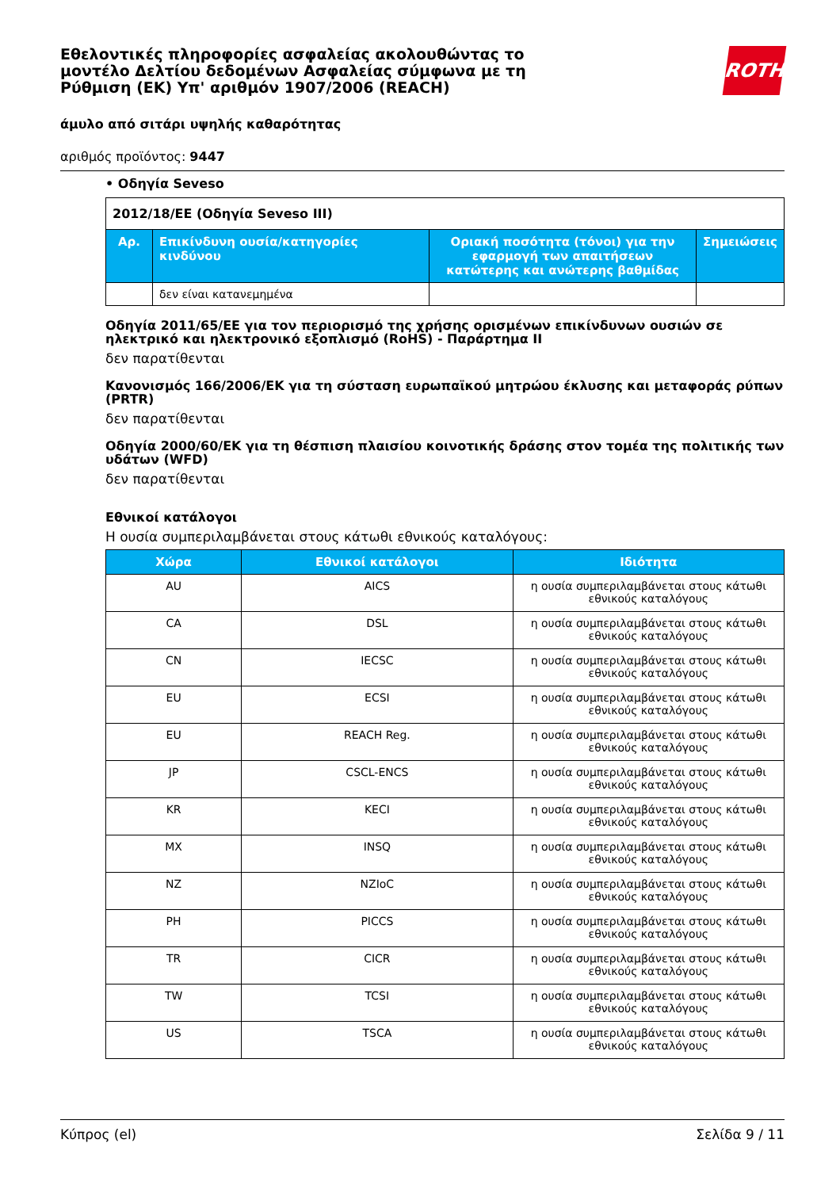ROTH
Εθελοντικές πληροφορίες ασφαλείας ακολουθώντας το μοντέλο Δελτίου δεδομένων Ασφαλείας σύμφωνα με τη Ρύθμιση (ΕΚ) Υπ' αριθμόν 1907/2006 (REACH)
άμυλο από σιτάρι υψηλής καθαρότητας
αριθμός προϊόντος: 9447
• Οδηγία Seveso
| 2012/18/ΕΕ (Οδηγία Seveso III) | | | |
| Αρ. | Επικίνδυνη ουσία/κατηγορίες κινδύνου | Οριακή ποσότητα (τόνοι) για την εφαρμογή των απαιτήσεων κατώτερης και ανώτερης βαθμίδας | Σημειώσεις |
| | δεν είναι κατανεμημένα | | |
Οδηγία 2011/65/ΕΕ για τον περιορισμό της χρήσης ορισμένων επικίνδυνων ουσιών σε ηλεκτρικό και ηλεκτρονικό εξοπλισμό (RoHS) - Παράρτημα II
δεν παρατίθενται
Κανονισμός 166/2006/ΕΚ για τη σύσταση ευρωπαϊκού μητρώου έκλυσης και μεταφοράς ρύπων (PRTR)
δεν παρατίθενται
Οδηγία 2000/60/ΕΚ για τη θέσπιση πλαισίου κοινοτικής δράσης στον τομέα της πολιτικής των υδάτων (WFD)
δεν παρατίθενται
Εθνικοί κατάλογοι
Η ουσία συμπεριλαμβάνεται στους κάτωθι εθνικούς καταλόγους:
| Χώρα | Εθνικοί κατάλογοι | Ιδιότητα |
| --- | --- | --- |
| AU | AICS | η ουσία συμπεριλαμβάνεται στους κάτωθι εθνικούς καταλόγους |
| CA | DSL | η ουσία συμπεριλαμβάνεται στους κάτωθι εθνικούς καταλόγους |
| CN | IECSC | η ουσία συμπεριλαμβάνεται στους κάτωθι εθνικούς καταλόγους |
| EU | ECSI | η ουσία συμπεριλαμβάνεται στους κάτωθι εθνικούς καταλόγους |
| EU | REACH Reg. | η ουσία συμπεριλαμβάνεται στους κάτωθι εθνικούς καταλόγους |
| JP | CSCL-ENCS | η ουσία συμπεριλαμβάνεται στους κάτωθι εθνικούς καταλόγους |
| KR | KECI | η ουσία συμπεριλαμβάνεται στους κάτωθι εθνικούς καταλόγους |
| MX | INSQ | η ουσία συμπεριλαμβάνεται στους κάτωθι εθνικούς καταλόγους |
| NZ | NZIoC | η ουσία συμπεριλαμβάνεται στους κάτωθι εθνικούς καταλόγους |
| PH | PICCS | η ουσία συμπεριλαμβάνεται στους κάτωθι εθνικούς καταλόγους |
| TR | CICR | η ουσία συμπεριλαμβάνεται στους κάτωθι εθνικούς καταλόγους |
| TW | TCSI | η ουσία συμπεριλαμβάνεται στους κάτωθι εθνικούς καταλόγους |
| US | TSCA | η ουσία συμπεριλαμβάνεται στους κάτωθι εθνικούς καταλόγους |
Κύπρος (el) Σελίδα 9 / 11